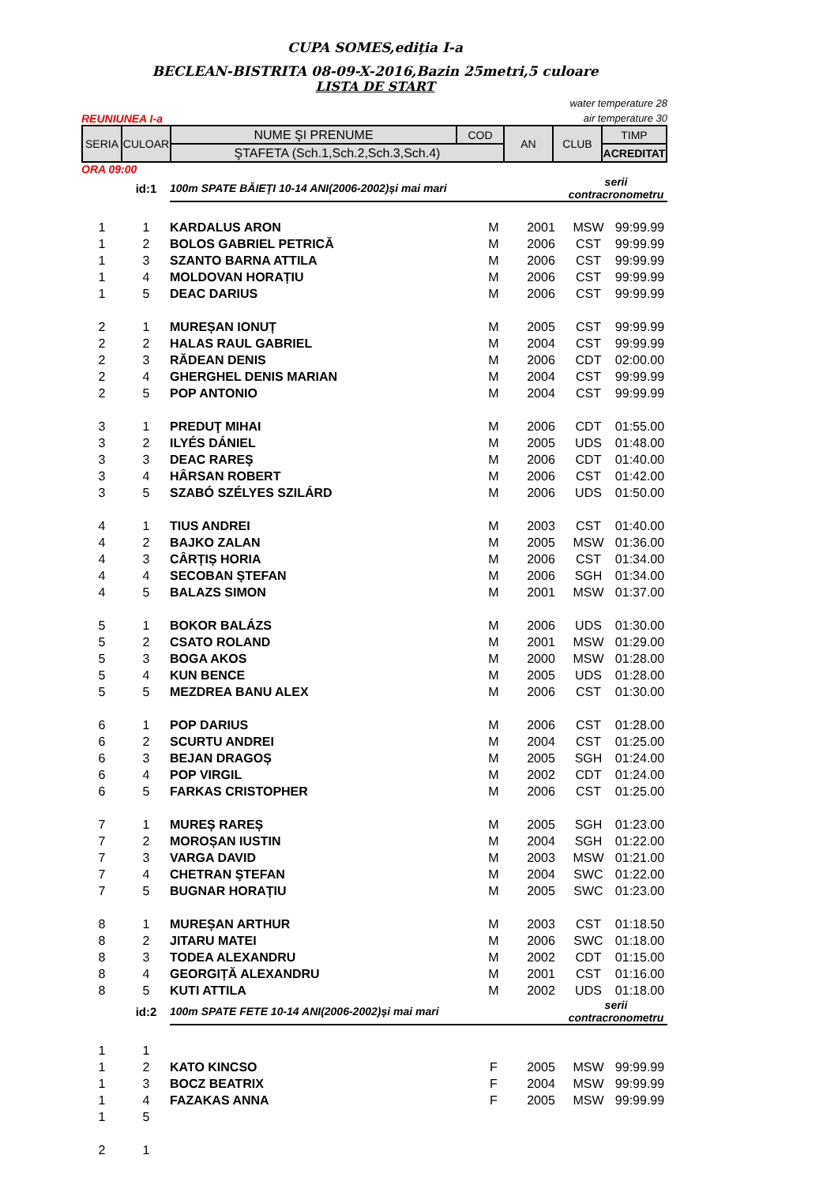CUPA SOMES,ediția I-a
BECLEAN-BISTRITA 08-09-X-2016,Bazin 25metri,5 culoare
LISTA DE START
water temperature 28
REUNIUNEA I-a air temperature 30
| SERIA | CULOAR | NUME ŞI PRENUME | COD | AN | CLUB | TIMP |
| | | ŞTAFETA (Sch.1,Sch.2,Sch.3,Sch.4) | | | | ACREDITAT |
ORA 09:00
| | id:1 | 100m SPATE BĂIEŢI 10-14 ANI(2006-2002)și mai mari | | | serii contracronometru | |
| 1 | 1 | KARDALUS ARON | M | 2001 | MSW | 99:99.99 |
| 1 | 2 | BOLOS GABRIEL PETRICĂ | M | 2006 | CST | 99:99.99 |
| 1 | 3 | SZANTO BARNA ATTILA | M | 2006 | CST | 99:99.99 |
| 1 | 4 | MOLDOVAN HORAȚIU | M | 2006 | CST | 99:99.99 |
| 1 | 5 | DEAC DARIUS | M | 2006 | CST | 99:99.99 |
| 2 | 1 | MUREȘAN IONUȚ | M | 2005 | CST | 99:99.99 |
| 2 | 2 | HALAS RAUL GABRIEL | M | 2004 | CST | 99:99.99 |
| 2 | 3 | RĂDEAN DENIS | M | 2006 | CDT | 02:00.00 |
| 2 | 4 | GHERGHEL DENIS MARIAN | M | 2004 | CST | 99:99.99 |
| 2 | 5 | POP ANTONIO | M | 2004 | CST | 99:99.99 |
| 3 | 1 | PREDUŢ MIHAI | M | 2006 | CDT | 01:55.00 |
| 3 | 2 | ILYÉS DÁNIEL | M | 2005 | UDS | 01:48.00 |
| 3 | 3 | DEAC RAREŞ | M | 2006 | CDT | 01:40.00 |
| 3 | 4 | HÂRSAN ROBERT | M | 2006 | CST | 01:42.00 |
| 3 | 5 | SZABÓ SZÉLYES SZILÁRD | M | 2006 | UDS | 01:50.00 |
| 4 | 1 | TIUS ANDREI | M | 2003 | CST | 01:40.00 |
| 4 | 2 | BAJKO ZALAN | M | 2005 | MSW | 01:36.00 |
| 4 | 3 | CÂRȚIȘ HORIA | M | 2006 | CST | 01:34.00 |
| 4 | 4 | SECOBAN ŞTEFAN | M | 2006 | SGH | 01:34.00 |
| 4 | 5 | BALAZS SIMON | M | 2001 | MSW | 01:37.00 |
| 5 | 1 | BOKOR BALÁZS | M | 2006 | UDS | 01:30.00 |
| 5 | 2 | CSATO ROLAND | M | 2001 | MSW | 01:29.00 |
| 5 | 3 | BOGA AKOS | M | 2000 | MSW | 01:28.00 |
| 5 | 4 | KUN BENCE | M | 2005 | UDS | 01:28.00 |
| 5 | 5 | MEZDREA BANU ALEX | M | 2006 | CST | 01:30.00 |
| 6 | 1 | POP DARIUS | M | 2006 | CST | 01:28.00 |
| 6 | 2 | SCURTU ANDREI | M | 2004 | CST | 01:25.00 |
| 6 | 3 | BEJAN DRAGOȘ | M | 2005 | SGH | 01:24.00 |
| 6 | 4 | POP VIRGIL | M | 2002 | CDT | 01:24.00 |
| 6 | 5 | FARKAS CRISTOPHER | M | 2006 | CST | 01:25.00 |
| 7 | 1 | MUREȘ RAREȘ | M | 2005 | SGH | 01:23.00 |
| 7 | 2 | MOROȘAN IUSTIN | M | 2004 | SGH | 01:22.00 |
| 7 | 3 | VARGA DAVID | M | 2003 | MSW | 01:21.00 |
| 7 | 4 | CHETRAN ŞTEFAN | M | 2004 | SWC | 01:22.00 |
| 7 | 5 | BUGNAR HORAȚIU | M | 2005 | SWC | 01:23.00 |
| 8 | 1 | MUREȘAN ARTHUR | M | 2003 | CST | 01:18.50 |
| 8 | 2 | JITARU MATEI | M | 2006 | SWC | 01:18.00 |
| 8 | 3 | TODEA ALEXANDRU | M | 2002 | CDT | 01:15.00 |
| 8 | 4 | GEORGIȚĂ ALEXANDRU | M | 2001 | CST | 01:16.00 |
| 8 | 5 | KUTI ATTILA | M | 2002 | UDS | 01:18.00 |
| | id:2 | 100m SPATE FETE 10-14 ANI(2006-2002)și mai mari | | | serii contracronometru | |
| 1 | 1 | | | | | |
| 1 | 2 | KATO KINCSO | F | 2005 | MSW | 99:99.99 |
| 1 | 3 | BOCZ BEATRIX | F | 2004 | MSW | 99:99.99 |
| 1 | 4 | FAZAKAS ANNA | F | 2005 | MSW | 99:99.99 |
| 1 | 5 | | | | | |
| 2 | 1 | | | | | |